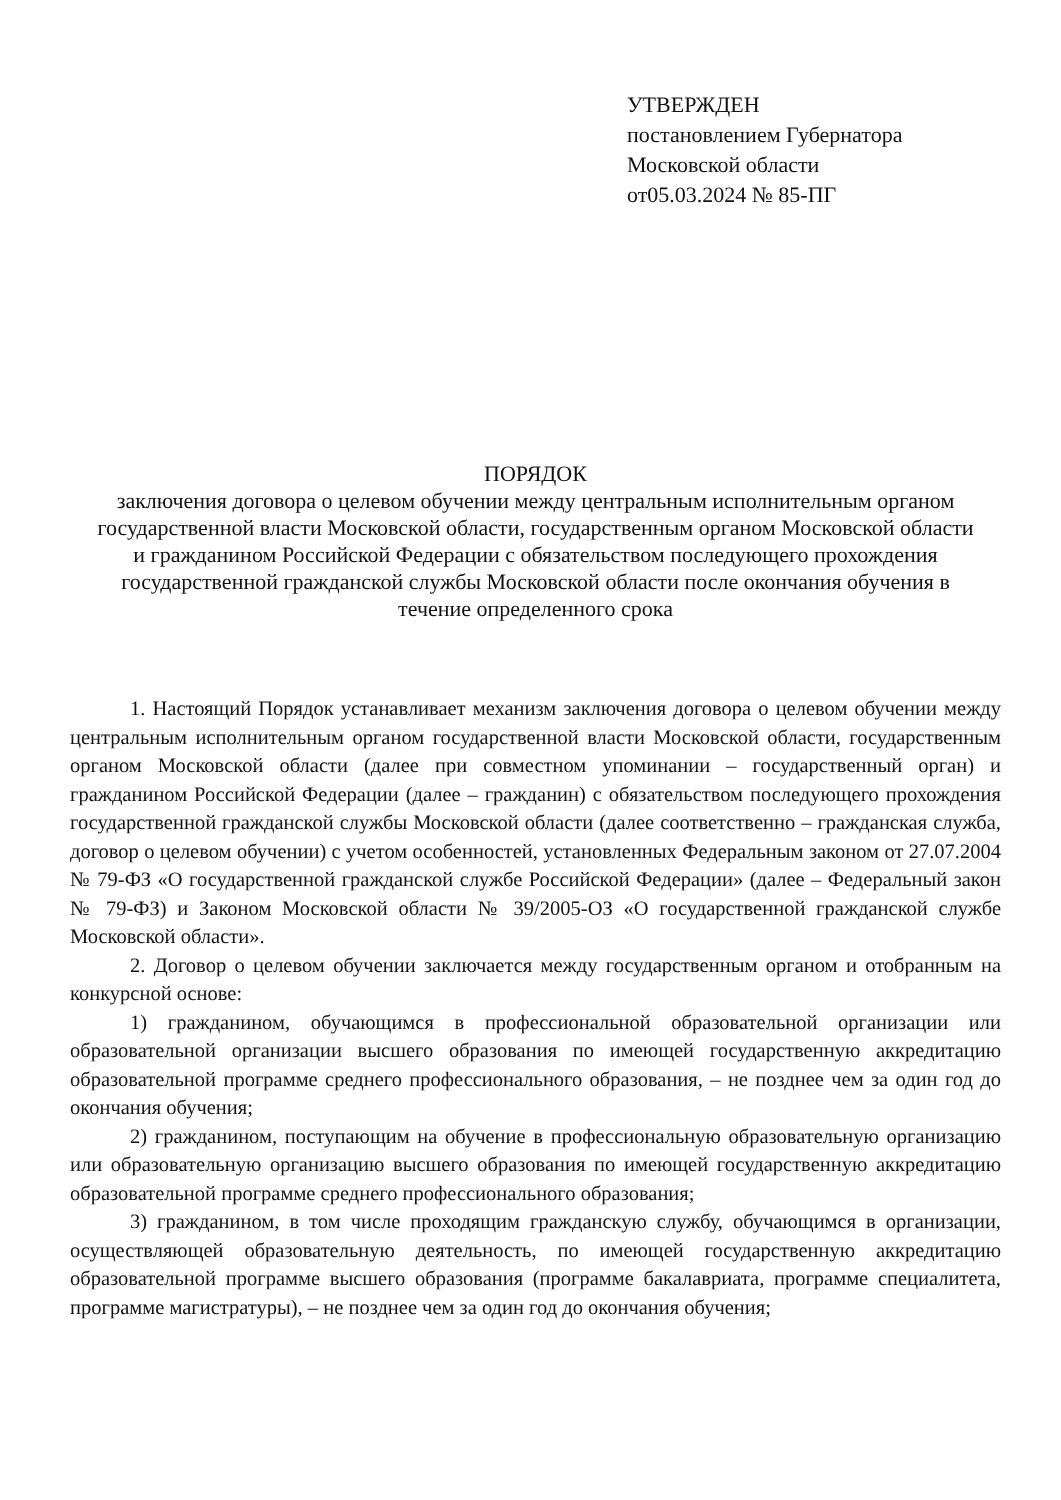УТВЕРЖДЕН
постановлением Губернатора
Московской области
от05.03.2024 № 85-ПГ
ПОРЯДОК
заключения договора о целевом обучении между центральным исполнительным органом государственной власти Московской области, государственным органом Московской области и гражданином Российской Федерации с обязательством последующего прохождения государственной гражданской службы Московской области после окончания обучения в течение определенного срока
1. Настоящий Порядок устанавливает механизм заключения договора о целевом обучении между центральным исполнительным органом государственной власти Московской области, государственным органом Московской области (далее при совместном упоминании – государственный орган) и гражданином Российской Федерации (далее – гражданин) с обязательством последующего прохождения государственной гражданской службы Московской области (далее соответственно – гражданская служба, договор о целевом обучении) с учетом особенностей, установленных Федеральным законом от 27.07.2004 № 79-ФЗ «О государственной гражданской службе Российской Федерации» (далее – Федеральный закон № 79-ФЗ) и Законом Московской области № 39/2005-ОЗ «О государственной гражданской службе Московской области».
2. Договор о целевом обучении заключается между государственным органом и отобранным на конкурсной основе:
1) гражданином, обучающимся в профессиональной образовательной организации или образовательной организации высшего образования по имеющей государственную аккредитацию образовательной программе среднего профессионального образования, – не позднее чем за один год до окончания обучения;
2) гражданином, поступающим на обучение в профессиональную образовательную организацию или образовательную организацию высшего образования по имеющей государственную аккредитацию образовательной программе среднего профессионального образования;
3) гражданином, в том числе проходящим гражданскую службу, обучающимся в организации, осуществляющей образовательную деятельность, по имеющей государственную аккредитацию образовательной программе высшего образования (программе бакалавриата, программе специалитета, программе магистратуры), – не позднее чем за один год до окончания обучения;